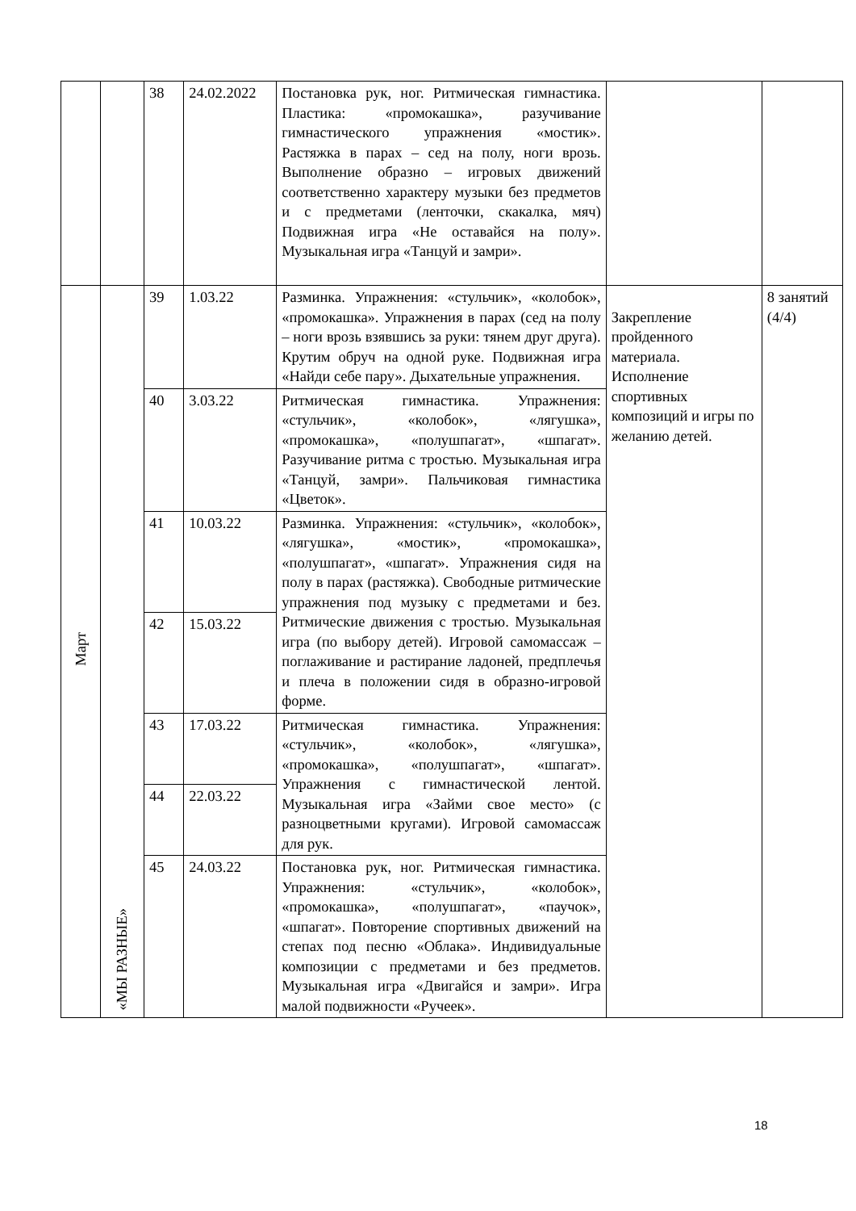| | | 38 | 24.02.2022 | Постановка рук, ног. Ритмическая гимнастика. Пластика: «промокашка», разучивание гимнастического упражнения «мостик». Растяжка в парах – сед на полу, ноги врозь. Выполнение образно – игровых движений соответственно характеру музыки без предметов и с предметами (ленточки, скакалка, мяч) Подвижная игра «Не оставайся на полу». Музыкальная игра «Танцуй и замри». | | |
| Март | «МЫ РАЗНЫЕ» | 39 | 1.03.22 | Разминка. Упражнения: «стульчик», «колобок», «промокашка». Упражнения в парах (сед на полу – ноги врозь взявшись за руки: тянем друг друга). Крутим обруч на одной руке. Подвижная игра «Найди себе пару». Дыхательные упражнения. | Закрепление пройденного материала. Исполнение спортивных композиций и игры по желанию детей. | 8 занятий (4/4) |
| | | 40 | 3.03.22 | Ритмическая гимнастика. Упражнения: «стульчик», «колобок», «лягушка», «промокашка», «полушпагат», «шпагат». Разучивание ритма с тростью. Музыкальная игра «Танцуй, замри». Пальчиковая гимнастика «Цветок». | | |
| | | 41 | 10.03.22 | Разминка. Упражнения: «стульчик», «колобок», «лягушка», «мостик», «промокашка», «полушпагат», «шпагат». Упражнения сидя на полу в парах (растяжка). Свободные ритмические упражнения под музыку с предметами и без. Ритмические движения с тростью. Музыкальная игра (по выбору детей). Игровой самомассаж – поглаживание и растирание ладоней, предплечья и плеча в положении сидя в образно-игровой форме. | | |
| | | 42 | 15.03.22 | | | |
| | | 43 | 17.03.22 | Ритмическая гимнастика. Упражнения: «стульчик», «колобок», «лягушка», «промокашка», «полушпагат», «шпагат». Упражнения с гимнастической лентой. Музыкальная игра «Займи свое место» (с разноцветными кругами). Игровой самомассаж для рук. | | |
| | | 44 | 22.03.22 | | | |
| | | 45 | 24.03.22 | Постановка рук, ног. Ритмическая гимнастика. Упражнения: «стульчик», «колобок», «промокашка», «полушпагат», «паучок», «шпагат». Повторение спортивных движений на степах под песню «Облака». Индивидуальные композиции с предметами и без предметов. Музыкальная игра «Двигайся и замри». Игра малой подвижности «Ручеек». | | |
18